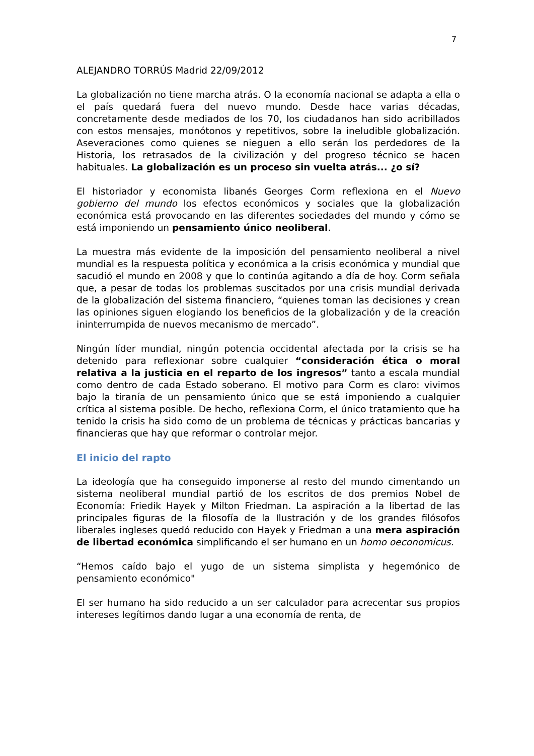7
ALEJANDRO TORRÚS Madrid 22/09/2012
La globalización no tiene marcha atrás. O la economía nacional se adapta a ella o el país quedará fuera del nuevo mundo. Desde hace varias décadas, concretamente desde mediados de los 70, los ciudadanos han sido acribillados con estos mensajes, monótonos y repetitivos, sobre la ineludible globalización. Aseveraciones como quienes se nieguen a ello serán los perdedores de la Historia, los retrasados de la civilización y del progreso técnico se hacen habituales. La globalización es un proceso sin vuelta atrás... ¿o sí?
El historiador y economista libanés Georges Corm reflexiona en el Nuevo gobierno del mundo los efectos económicos y sociales que la globalización económica está provocando en las diferentes sociedades del mundo y cómo se está imponiendo un pensamiento único neoliberal.
La muestra más evidente de la imposición del pensamiento neoliberal a nivel mundial es la respuesta política y económica a la crisis económica y mundial que sacudió el mundo en 2008 y que lo continúa agitando a día de hoy. Corm señala que, a pesar de todas los problemas suscitados por una crisis mundial derivada de la globalización del sistema financiero, “quienes toman las decisiones y crean las opiniones siguen elogiando los beneficios de la globalización y de la creación ininterrumpida de nuevos mecanismo de mercado”.
Ningún líder mundial, ningún potencia occidental afectada por la crisis se ha detenido para reflexionar sobre cualquier “consideración ética o moral relativa a la justicia en el reparto de los ingresos” tanto a escala mundial como dentro de cada Estado soberano. El motivo para Corm es claro: vivimos bajo la tiranía de un pensamiento único que se está imponiendo a cualquier crítica al sistema posible. De hecho, reflexiona Corm, el único tratamiento que ha tenido la crisis ha sido como de un problema de técnicas y prácticas bancarias y financieras que hay que reformar o controlar mejor.
El inicio del rapto
La ideología que ha conseguido imponerse al resto del mundo cimentando un sistema neoliberal mundial partió de los escritos de dos premios Nobel de Economía: Friedik Hayek y Milton Friedman. La aspiración a la libertad de las principales figuras de la filosofía de la Ilustración y de los grandes filósofos liberales ingleses quedó reducido con Hayek y Friedman a una mera aspiración de libertad económica simplificando el ser humano en un homo oeconomicus.
“Hemos caído bajo el yugo de un sistema simplista y hegemónico de pensamiento económico"
El ser humano ha sido reducido a un ser calculador para acrecentar sus propios intereses legítimos dando lugar a una economía de renta, de